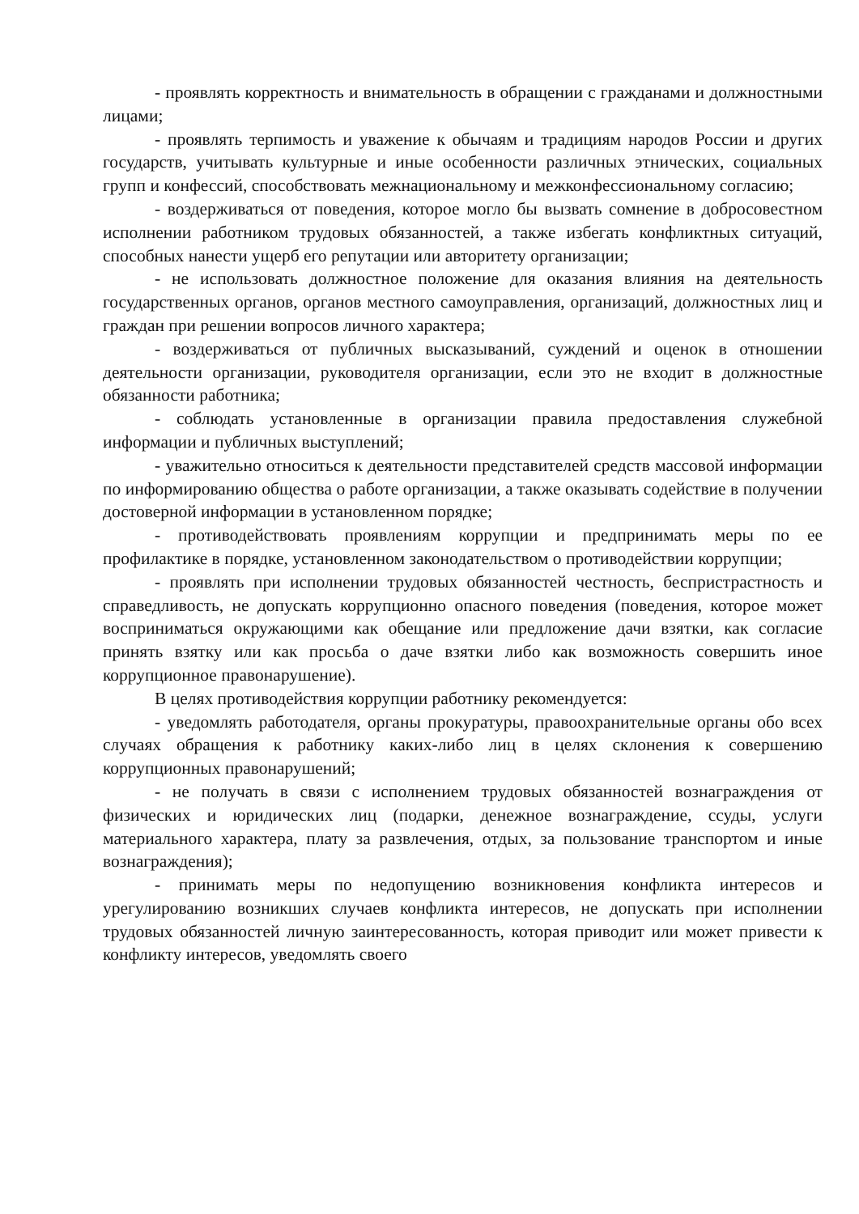- проявлять корректность и внимательность в обращении с гражданами и должностными лицами;
- проявлять терпимость и уважение к обычаям и традициям народов России и других государств, учитывать культурные и иные особенности различных этнических, социальных групп и конфессий, способствовать межнациональному и межконфессиональному согласию;
- воздерживаться от поведения, которое могло бы вызвать сомнение в добросовестном исполнении работником трудовых обязанностей, а также избегать конфликтных ситуаций, способных нанести ущерб его репутации или авторитету организации;
- не использовать должностное положение для оказания влияния на деятельность государственных органов, органов местного самоуправления, организаций, должностных лиц и граждан при решении вопросов личного характера;
- воздерживаться от публичных высказываний, суждений и оценок в отношении деятельности организации, руководителя организации, если это не входит в должностные обязанности работника;
- соблюдать установленные в организации правила предоставления служебной информации и публичных выступлений;
- уважительно относиться к деятельности представителей средств массовой информации по информированию общества о работе организации, а также оказывать содействие в получении достоверной информации в установленном порядке;
- противодействовать проявлениям коррупции и предпринимать меры по ее профилактике в порядке, установленном законодательством о противодействии коррупции;
- проявлять при исполнении трудовых обязанностей честность, беспристрастность и справедливость, не допускать коррупционно опасного поведения (поведения, которое может восприниматься окружающими как обещание или предложение дачи взятки, как согласие принять взятку или как просьба о даче взятки либо как возможность совершить иное коррупционное правонарушение).
В целях противодействия коррупции работнику рекомендуется:
- уведомлять работодателя, органы прокуратуры, правоохранительные органы обо всех случаях обращения к работнику каких-либо лиц в целях склонения к совершению коррупционных правонарушений;
- не получать в связи с исполнением трудовых обязанностей вознаграждения от физических и юридических лиц (подарки, денежное вознаграждение, ссуды, услуги материального характера, плату за развлечения, отдых, за пользование транспортом и иные вознаграждения);
- принимать меры по недопущению возникновения конфликта интересов и урегулированию возникших случаев конфликта интересов, не допускать при исполнении трудовых обязанностей личную заинтересованность, которая приводит или может привести к конфликту интересов, уведомлять своего